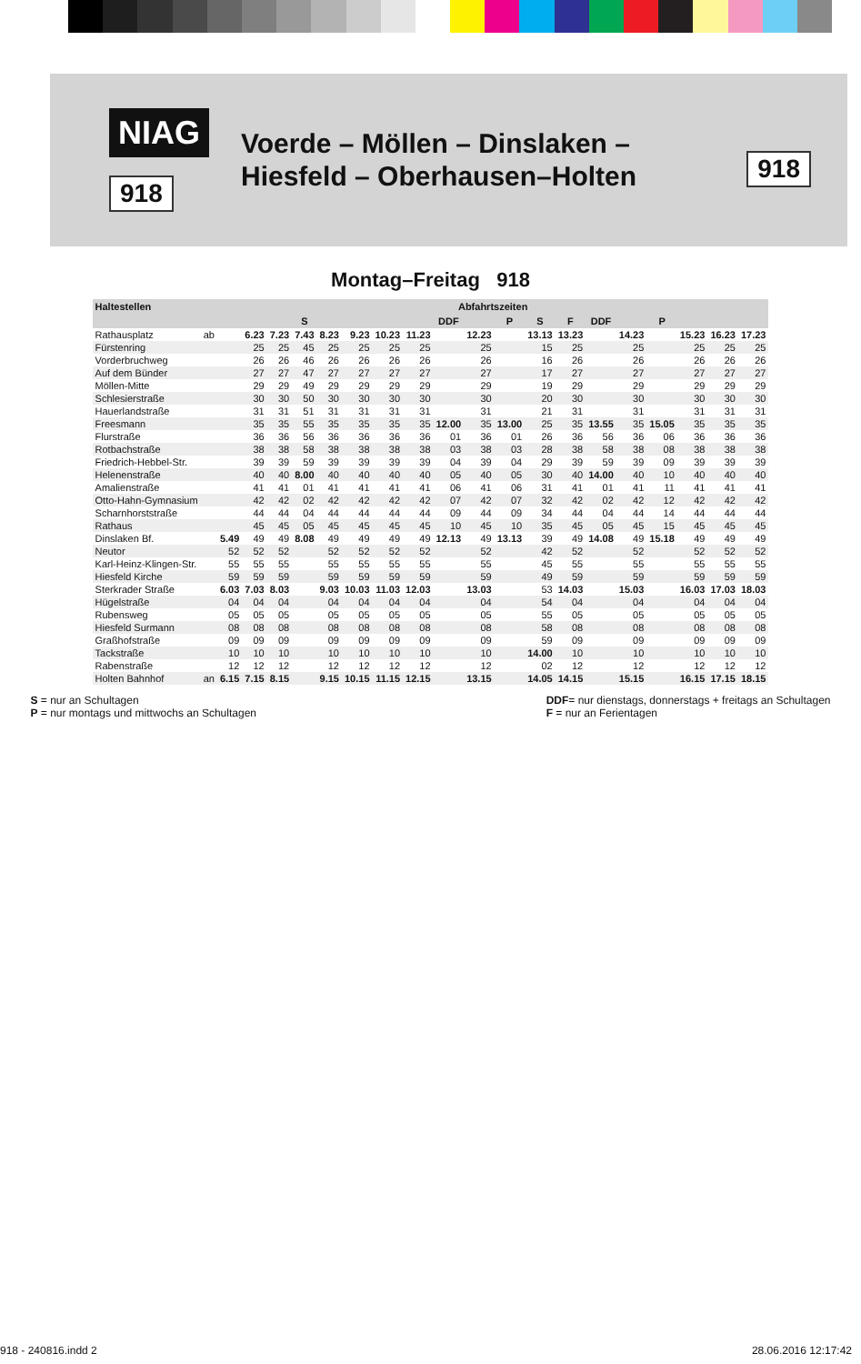NIAG
918
Voerde – Möllen – Dinslaken –
Hiesfeld – Oberhausen–Holten
918
Montag–Freitag 918
| Haltestellen | | Abfahrtszeiten | | | | | | | | | | | | | | | | | | |
| --- | --- | --- | --- | --- | --- | --- | --- | --- | --- | --- | --- | --- | --- | --- | --- | --- | --- | --- | --- | --- |
| | | | | | S | | | | | DDF | | P | S | F | DDF | | P | | | |
| Rathausplatz | ab | | 6.23 | 7.23 | 7.43 | 8.23 | 9.23 | 10.23 | 11.23 | | 12.23 | | 13.13 | 13.23 | | 14.23 | | 15.23 | 16.23 | 17.23 |
| Fürstenring | | | 25 | 25 | 45 | 25 | 25 | 25 | 25 | | 25 | | 15 | 25 | | 25 | | 25 | 25 | 25 |
| Vorderbruchweg | | | 26 | 26 | 46 | 26 | 26 | 26 | 26 | | 26 | | 16 | 26 | | 26 | | 26 | 26 | 26 |
| Auf dem Bünder | | | 27 | 27 | 47 | 27 | 27 | 27 | 27 | | 27 | | 17 | 27 | | 27 | | 27 | 27 | 27 |
| Möllen-Mitte | | | 29 | 29 | 49 | 29 | 29 | 29 | 29 | | 29 | | 19 | 29 | | 29 | | 29 | 29 | 29 |
| Schlesierstraße | | | 30 | 30 | 50 | 30 | 30 | 30 | 30 | | 30 | | 20 | 30 | | 30 | | 30 | 30 | 30 |
| Hauerlandstraße | | | 31 | 31 | 51 | 31 | 31 | 31 | 31 | | 31 | | 21 | 31 | | 31 | | 31 | 31 | 31 |
| Freesmann | | | 35 | 35 | 55 | 35 | 35 | 35 | 35 | 12.00 | 35 | 13.00 | 25 | 35 | 13.55 | 35 | 15.05 | 35 | 35 | 35 |
| Flurstraße | | | 36 | 36 | 56 | 36 | 36 | 36 | 36 | 01 | 36 | 01 | 26 | 36 | 56 | 36 | 06 | 36 | 36 | 36 |
| Rotbachstraße | | | 38 | 38 | 58 | 38 | 38 | 38 | 38 | 03 | 38 | 03 | 28 | 38 | 58 | 38 | 08 | 38 | 38 | 38 |
| Friedrich-Hebbel-Str. | | | 39 | 39 | 59 | 39 | 39 | 39 | 39 | 04 | 39 | 04 | 29 | 39 | 59 | 39 | 09 | 39 | 39 | 39 |
| Helenenstraße | | | 40 | 40 | 8.00 | 40 | 40 | 40 | 40 | 05 | 40 | 05 | 30 | 40 | 14.00 | 40 | 10 | 40 | 40 | 40 |
| Amalienstraße | | | 41 | 41 | 01 | 41 | 41 | 41 | 41 | 06 | 41 | 06 | 31 | 41 | 01 | 41 | 11 | 41 | 41 | 41 |
| Otto-Hahn-Gymnasium | | | 42 | 42 | 02 | 42 | 42 | 42 | 42 | 07 | 42 | 07 | 32 | 42 | 02 | 42 | 12 | 42 | 42 | 42 |
| Scharnhorststraße | | | 44 | 44 | 04 | 44 | 44 | 44 | 44 | 09 | 44 | 09 | 34 | 44 | 04 | 44 | 14 | 44 | 44 | 44 |
| Rathaus | | | 45 | 45 | 05 | 45 | 45 | 45 | 45 | 10 | 45 | 10 | 35 | 45 | 05 | 45 | 15 | 45 | 45 | 45 |
| Dinslaken Bf. | | 5.49 | 49 | 49 | 8.08 | 49 | 49 | 49 | 49 | 12.13 | 49 | 13.13 | 39 | 49 | 14.08 | 49 | 15.18 | 49 | 49 | 49 |
| Neutor | | 52 | 52 | 52 | | 52 | 52 | 52 | 52 | | 52 | | 42 | 52 | | 52 | | 52 | 52 | 52 |
| Karl-Heinz-Klingen-Str. | | 55 | 55 | 55 | | 55 | 55 | 55 | 55 | | 55 | | 45 | 55 | | 55 | | 55 | 55 | 55 |
| Hiesfeld Kirche | | 59 | 59 | 59 | | 59 | 59 | 59 | 59 | | 59 | | 49 | 59 | | 59 | | 59 | 59 | 59 |
| Sterkrader Straße | | 6.03 | 7.03 | 8.03 | | 9.03 | 10.03 | 11.03 | 12.03 | | 13.03 | | 53 | 14.03 | | 15.03 | | 16.03 | 17.03 | 18.03 |
| Hügelstraße | | 04 | 04 | 04 | | 04 | 04 | 04 | 04 | | 04 | | 54 | 04 | | 04 | | 04 | 04 | 04 |
| Rubensweg | | 05 | 05 | 05 | | 05 | 05 | 05 | 05 | | 05 | | 55 | 05 | | 05 | | 05 | 05 | 05 |
| Hiesfeld Surmann | | 08 | 08 | 08 | | 08 | 08 | 08 | 08 | | 08 | | 58 | 08 | | 08 | | 08 | 08 | 08 |
| Graßhofstraße | | 09 | 09 | 09 | | 09 | 09 | 09 | 09 | | 09 | | 59 | 09 | | 09 | | 09 | 09 | 09 |
| Tackstraße | | 10 | 10 | 10 | | 10 | 10 | 10 | 10 | | 10 | | 14.00 | 10 | | 10 | | 10 | 10 | 10 |
| Rabenstraße | | 12 | 12 | 12 | | 12 | 12 | 12 | 12 | | 12 | | 02 | 12 | | 12 | | 12 | 12 | 12 |
| Holten Bahnhof | an | 6.15 | 7.15 | 8.15 | | 9.15 | 10.15 | 11.15 | 12.15 | | 13.15 | | 14.05 | 14.15 | | 15.15 | | 16.15 | 17.15 | 18.15 |
S = nur an Schultagen
P = nur montags und mittwochs an Schultagen
DDF= nur dienstags, donnerstags + freitags an Schultagen
F = nur an Ferientagen
918 - 240816.indd 2 28.06.2016 12:17:42